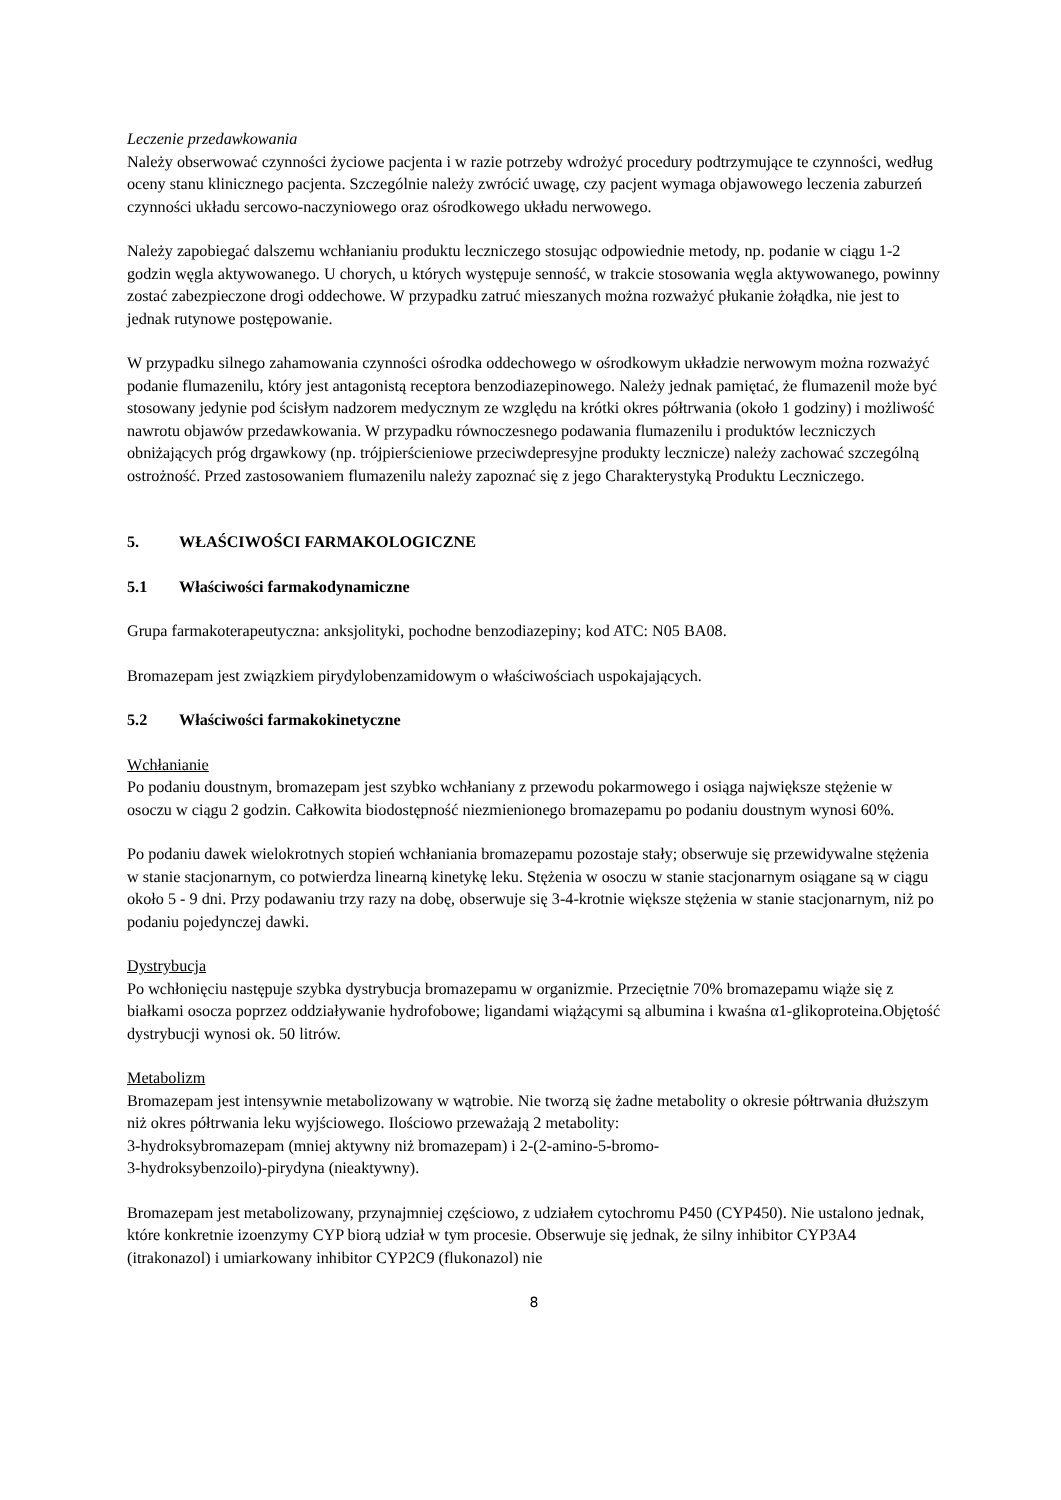Leczenie przedawkowania
Należy obserwować czynności życiowe pacjenta i w razie potrzeby wdrożyć procedury podtrzymujące te czynności, według oceny stanu klinicznego pacjenta. Szczególnie należy zwrócić uwagę, czy pacjent wymaga objawowego leczenia zaburzeń czynności układu sercowo-naczyniowego oraz ośrodkowego układu nerwowego.
Należy zapobiegać dalszemu wchłanianiu produktu leczniczego stosując odpowiednie metody, np. podanie w ciągu 1-2 godzin węgla aktywowanego. U chorych, u których występuje senność, w trakcie stosowania węgla aktywowanego, powinny zostać zabezpieczone drogi oddechowe. W przypadku zatruć mieszanych można rozważyć płukanie żołądka, nie jest to jednak rutynowe postępowanie.
W przypadku silnego zahamowania czynności ośrodka oddechowego w ośrodkowym układzie nerwowym można rozważyć podanie flumazenilu, który jest antagonistą receptora benzodiazepinowego. Należy jednak pamiętać, że flumazenil może być stosowany jedynie pod ścisłym nadzorem medycznym ze względu na krótki okres półtrwania (około 1 godziny) i możliwość nawrotu objawów przedawkowania. W przypadku równoczesnego podawania flumazenilu i produktów leczniczych obniżających próg drgawkowy (np. trójpierścieniowe przeciwdepresyjne produkty lecznicze) należy zachować szczególną ostrożność. Przed zastosowaniem flumazenilu należy zapoznać się z jego Charakterystyką Produktu Leczniczego.
5. WŁAŚCIWOŚCI FARMAKOLOGICZNE
5.1 Właściwości farmakodynamiczne
Grupa farmakoterapeutyczna: anksjolityki, pochodne benzodiazepiny; kod ATC: N05 BA08.
Bromazepam jest związkiem pirydylobenzamidowym o właściwościach uspokajających.
5.2 Właściwości farmakokinetyczne
Wchłanianie
Po podaniu doustnym, bromazepam jest szybko wchłaniany z przewodu pokarmowego i osiąga największe stężenie w osoczu w ciągu 2 godzin. Całkowita biodostępność niezmienionego bromazepamu po podaniu doustnym wynosi 60%.
Po podaniu dawek wielokrotnych stopień wchłaniania bromazepamu pozostaje stały; obserwuje się przewidywalne stężenia w stanie stacjonarnym, co potwierdza linearną kinetykę leku. Stężenia w osoczu w stanie stacjonarnym osiągane są w ciągu około 5 - 9 dni. Przy podawaniu trzy razy na dobę, obserwuje się 3-4-krotnie większe stężenia w stanie stacjonarnym, niż po podaniu pojedynczej dawki.
Dystrybucja
Po wchłonięciu następuje szybka dystrybucja bromazepamu w organizmie. Przeciętnie 70% bromazepamu wiąże się z białkami osocza poprzez oddziaływanie hydrofobowe; ligandami wiążącymi są albumina i kwaśna α1-glikoproteina.Objętość dystrybucji wynosi ok. 50 litrów.
Metabolizm
Bromazepam jest intensywnie metabolizowany w wątrobie. Nie tworzą się żadne metabolity o okresie półtrwania dłuższym niż okres półtrwania leku wyjściowego. Ilościowo przeważają 2 metabolity:
3-hydroksybromazepam (mniej aktywny niż bromazepam) i 2-(2-amino-5-bromo-
3-hydroksybenzoilo)-pirydyna (nieaktywny).
Bromazepam jest metabolizowany, przynajmniej częściowo, z udziałem cytochromu P450 (CYP450). Nie ustalono jednak, które konkretnie izoenzymy CYP biorą udział w tym procesie. Obserwuje się jednak, że silny inhibitor CYP3A4 (itrakonazol) i umiarkowany inhibitor CYP2C9 (flukonazol) nie
8